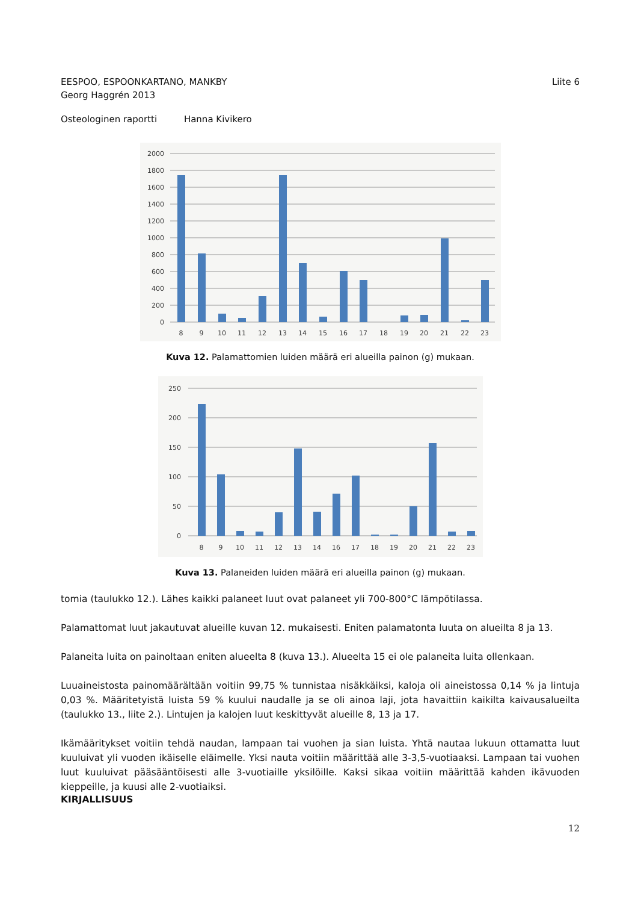EESPOO, ESPOONKARTANO, MANKBY
Georg Haggrén 2013
Liite 6
Osteologinen raportti Hanna Kivikero
2000
1800
1600
1400
1200
1000
800
600
400
200
0
8
9
10
11
12
13
14
15
16
17
18
19
20
21
22
23
Kuva 12. Palamattomien luiden määrä eri alueilla painon (g) mukaan.
250
200
150
100
50
0
8
9
10
11
12
13
14
16
17
18
19
20
21
22
23
Kuva 13. Palaneiden luiden määrä eri alueilla painon (g) mukaan.
tomia (taulukko 12.). Lähes kaikki palaneet luut ovat palaneet yli 700-800°C lämpötilassa.
Palamattomat luut jakautuvat alueille kuvan 12. mukaisesti. Eniten palamatonta luuta on alueilta 8 ja 13.
Palaneita luita on painoltaan eniten alueelta 8 (kuva 13.). Alueelta 15 ei ole palaneita luita ollenkaan.
Luuaineistosta painomäärältään voitiin 99,75 % tunnistaa nisäkkäiksi, kaloja oli aineistossa 0,14 % ja lintuja 0,03 %. Määritetyistä luista 59 % kuului naudalle ja se oli ainoa laji, jota havaittiin kaikilta kaivausalueilta (taulukko 13., liite 2.). Lintujen ja kalojen luut keskittyvät alueille 8, 13 ja 17.
Ikämääritykset voitiin tehdä naudan, lampaan tai vuohen ja sian luista. Yhtä nautaa lukuun ottamatta luut kuuluivat yli vuoden ikäiselle eläimelle. Yksi nauta voitiin määrittää alle 3-3,5-vuotiaaksi. Lampaan tai vuohen luut kuuluivat pääsääntöisesti alle 3-vuotiaille yksilöille. Kaksi sikaa voitiin määrittää kahden ikävuoden kieppeille, ja kuusi alle 2-vuotiaiksi.
KIRJALLISUUS
12